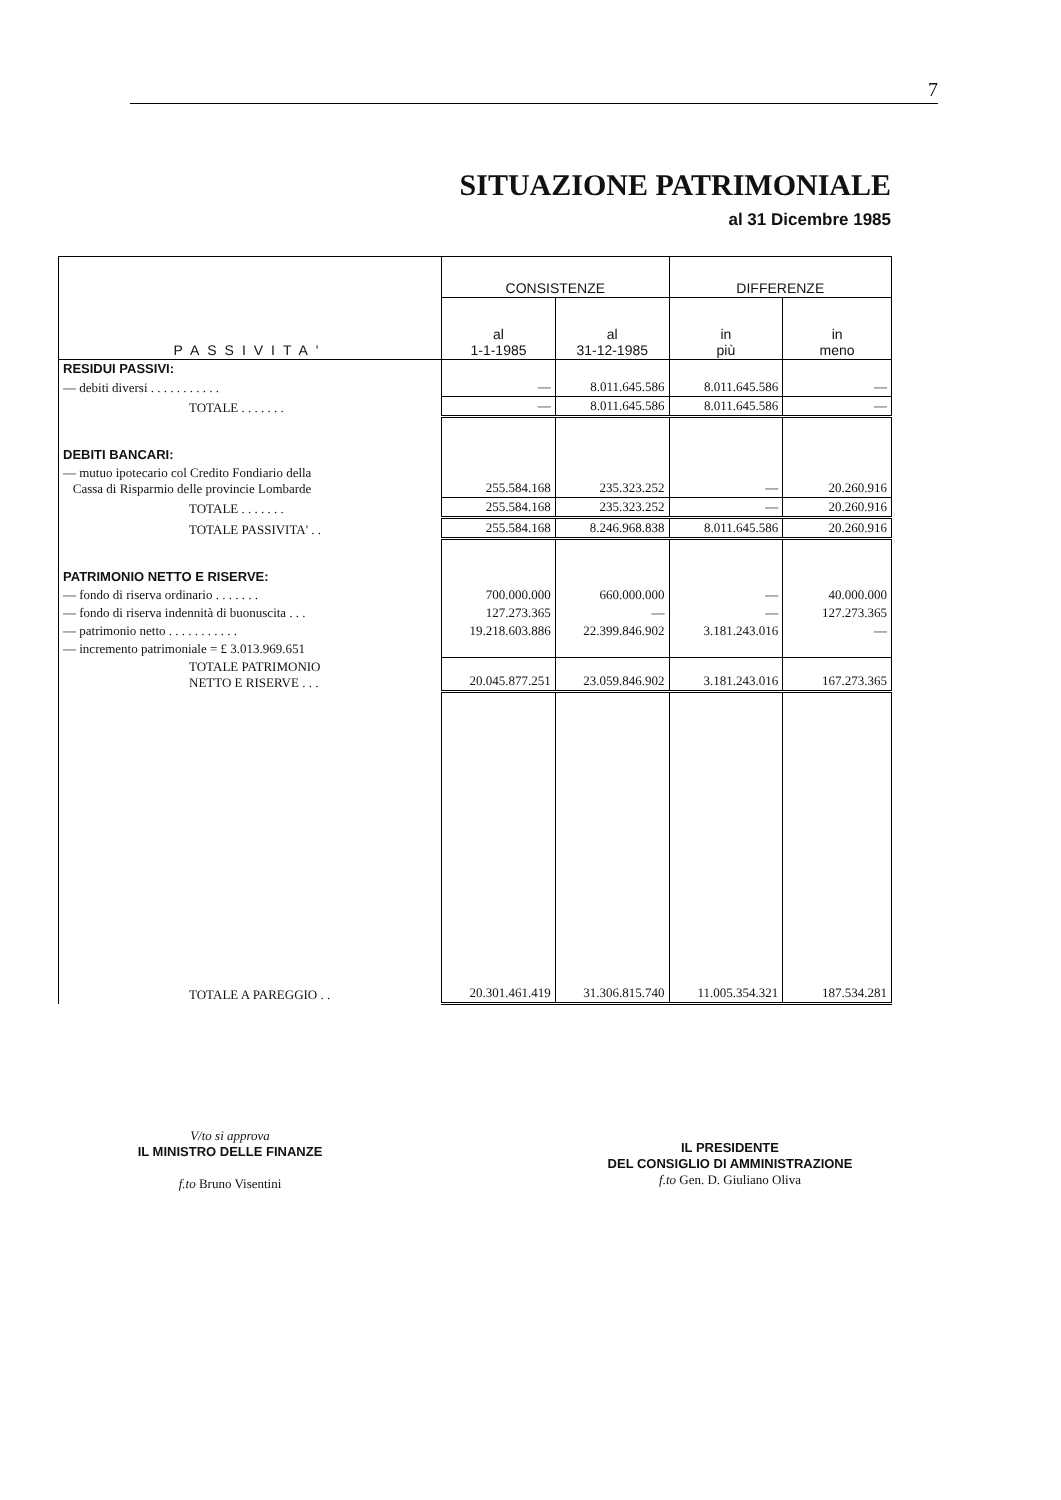7
SITUAZIONE PATRIMONIALE
al 31 Dicembre 1985
| PASSIVITA' | CONSISTENZE | | DIFFERENZE | |
| --- | --- | --- | --- | --- |
| | al 1-1-1985 | al 31-12-1985 | in più | in meno |
| RESIDUI PASSIVI: | | | | |
| — debiti diversi . . . . . . . . . . . | — | 8.011.645.586 | 8.011.645.586 | — |
| TOTALE . . . . . . . | — | 8.011.645.586 | 8.011.645.586 | — |
| DEBITI BANCARI: | | | | |
| — mutuo ipotecario col Credito Fondiario della Cassa di Risparmio delle provincie Lombarde | 255.584.168 | 235.323.252 | — | 20.260.916 |
| TOTALE . . . . . . . | 255.584.168 | 235.323.252 | — | 20.260.916 |
| TOTALE PASSIVITA' . . | 255.584.168 | 8.246.968.838 | 8.011.645.586 | 20.260.916 |
| PATRIMONIO NETTO E RISERVE: | | | | |
| — fondo di riserva ordinario . . . . . . . | 700.000.000 | 660.000.000 | — | 40.000.000 |
| — fondo di riserva indennità di buonuscita . . . | 127.273.365 | — | — | 127.273.365 |
| — patrimonio netto . . . . . . . . . . . | 19.218.603.886 | 22.399.846.902 | 3.181.243.016 | — |
| — incremento patrimoniale = £ 3.013.969.651 | | | | |
| TOTALE PATRIMONIO NETTO E RISERVE . . . | 20.045.877.251 | 23.059.846.902 | 3.181.243.016 | 167.273.365 |
| TOTALE A PAREGGIO . . | 20.301.461.419 | 31.306.815.740 | 11.005.354.321 | 187.534.281 |
V/to si approva
IL MINISTRO DELLE FINANZE
f.to Bruno Visentini
IL PRESIDENTE
DEL CONSIGLIO DI AMMINISTRAZIONE
f.to Gen. D. Giuliano Oliva